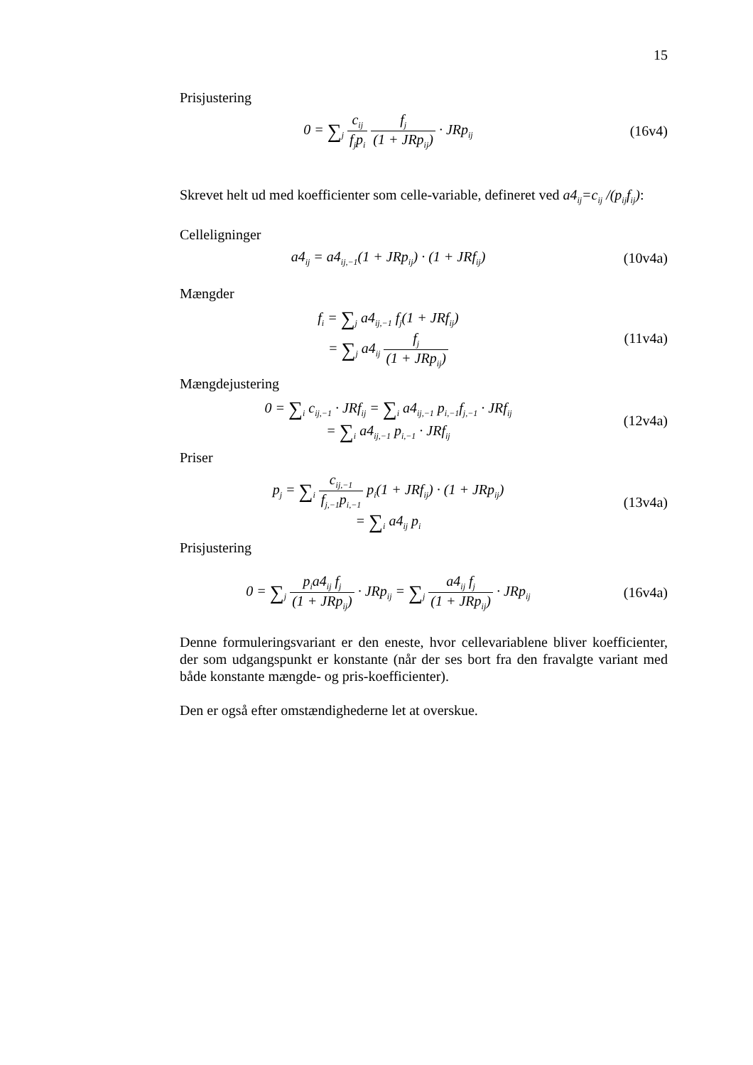15
Prisjustering
0 = ∑<sub>j</sub> c<sub>ij</sub> f<sub>j</sub>p<sub>i</sub> f<sub>j</sub> (1 + JRp<sub>ij</sub>) · JRp<sub>ij</sub>
(16v4)
Skrevet helt ud med koefficienter som celle-variable, defineret ved a4<sub>ij</sub>=c<sub>ij</sub> /(p<sub>ij</sub>f<sub>ij</sub>):
Celleligninger
a4<sub>ij</sub> = a4<sub>ij,−1</sub>(1 + JRp<sub>ij</sub>) · (1 + JRf<sub>ij</sub>)
(10v4a)
Mængder
f<sub>i</sub> = ∑<sub>j</sub> a4<sub>ij,−1</sub> f<sub>j</sub>(1 + JRf<sub>ij</sub>)
= ∑<sub>j</sub> a4<sub>ij</sub> f<sub>j</sub> (1 + JRp<sub>ij</sub>)
(11v4a)
Mængdejustering
0 = ∑<sub>i</sub> c<sub>ij,−1</sub> · JRf<sub>ij</sub> = ∑<sub>i</sub> a4<sub>ij,−1</sub> p<sub>i,−1</sub>f<sub>j,−1</sub> · JRf<sub>ij</sub>
= ∑<sub>i</sub> a4<sub>ij,−1</sub> p<sub>i,−1</sub> · JRf<sub>ij</sub>
(12v4a)
Priser
p<sub>j</sub> = ∑<sub>i</sub> c<sub>ij,−1</sub> f<sub>j,−1</sub>p<sub>i,−1</sub> p<sub>i</sub>(1 + JRf<sub>ij</sub>) · (1 + JRp<sub>ij</sub>)
= ∑<sub>i</sub> a4<sub>ij</sub> p<sub>i</sub>
(13v4a)
Prisjustering
0 = ∑<sub>j</sub> p<sub>i</sub>a4<sub>ij</sub> f<sub>j</sub> (1 + JRp<sub>ij</sub>) · JRp<sub>ij</sub> = ∑<sub>j</sub> a4<sub>ij</sub> f<sub>j</sub> (1 + JRp<sub>ij</sub>) · JRp<sub>ij</sub>
(16v4a)
Denne formuleringsvariant er den eneste, hvor cellevariablene bliver koefficienter, der som udgangspunkt er konstante (når der ses bort fra den fravalgte variant med både konstante mængde- og pris-koefficienter).
Den er også efter omstændighederne let at overskue.